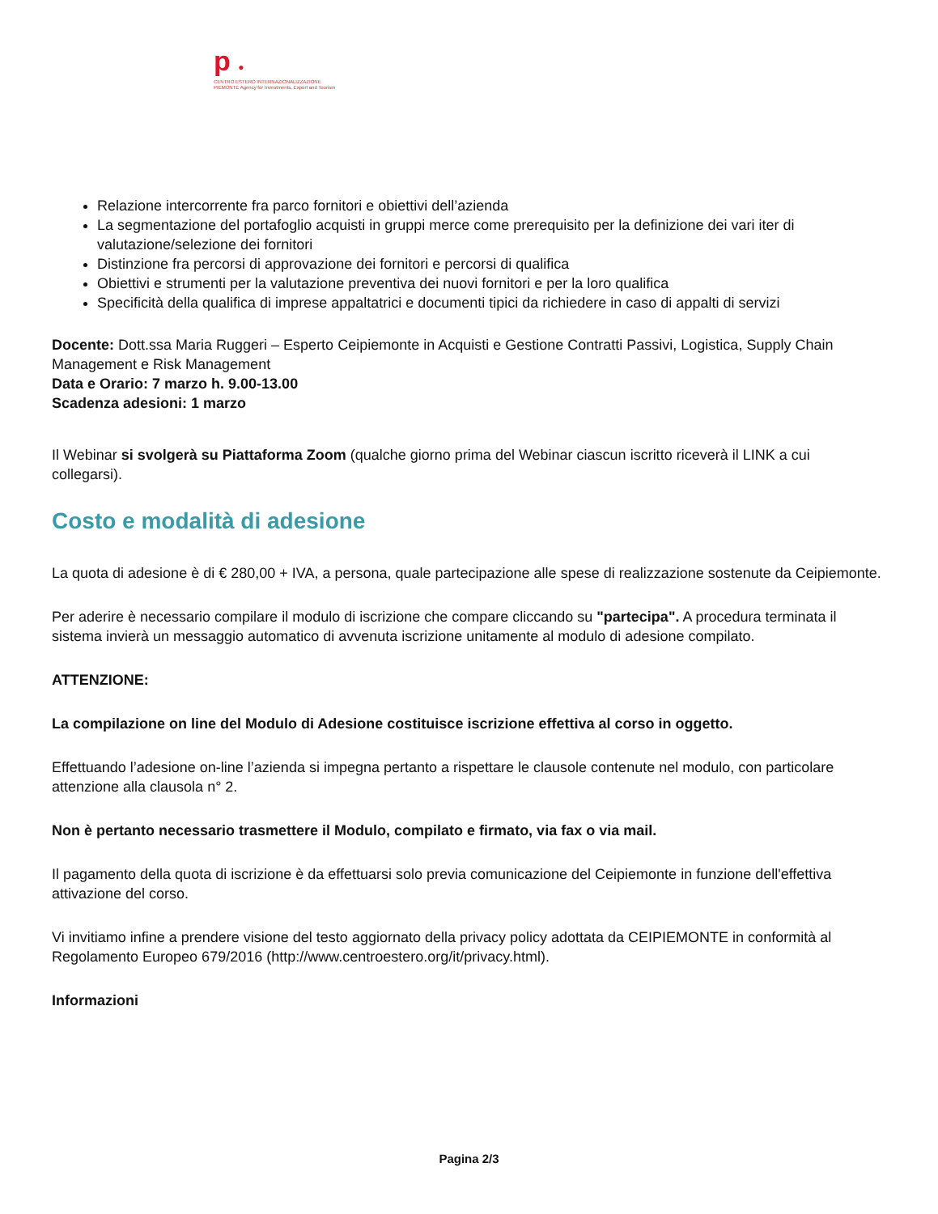p ●
CENTRO ESTERO INTERNAZIONALIZZAZIONE
PIEMONTE Agency for Investments, Export and Tourism
Relazione intercorrente fra parco fornitori e obiettivi dell’azienda
La segmentazione del portafoglio acquisti in gruppi merce come prerequisito per la definizione dei vari iter di valutazione/selezione dei fornitori
Distinzione fra percorsi di approvazione dei fornitori e percorsi di qualifica
Obiettivi e strumenti per la valutazione preventiva dei nuovi fornitori e per la loro qualifica
Specificità della qualifica di imprese appaltatrici e documenti tipici da richiedere in caso di appalti di servizi
Docente: Dott.ssa Maria Ruggeri – Esperto Ceipiemonte in Acquisti e Gestione Contratti Passivi, Logistica, Supply Chain Management e Risk Management
Data e Orario: 7 marzo h. 9.00-13.00
Scadenza adesioni: 1 marzo
Il Webinar si svolgerà su Piattaforma Zoom (qualche giorno prima del Webinar ciascun iscritto riceverà il LINK a cui collegarsi).
Costo e modalità di adesione
La quota di adesione è di € 280,00 + IVA, a persona, quale partecipazione alle spese di realizzazione sostenute da Ceipiemonte.
Per aderire è necessario compilare il modulo di iscrizione che compare cliccando su "partecipa". A procedura terminata il sistema invierà un messaggio automatico di avvenuta iscrizione unitamente al modulo di adesione compilato.
ATTENZIONE:
La compilazione on line del Modulo di Adesione costituisce iscrizione effettiva al corso in oggetto.
Effettuando l’adesione on-line l’azienda si impegna pertanto a rispettare le clausole contenute nel modulo, con particolare attenzione alla clausola n° 2.
Non è pertanto necessario trasmettere il Modulo, compilato e firmato, via fax o via mail.
Il pagamento della quota di iscrizione è da effettuarsi solo previa comunicazione del Ceipiemonte in funzione dell'effettiva attivazione del corso.
Vi invitiamo infine a prendere visione del testo aggiornato della privacy policy adottata da CEIPIEMONTE in conformità al Regolamento Europeo 679/2016 (http://www.centroestero.org/it/privacy.html).
Informazioni
Pagina 2/3